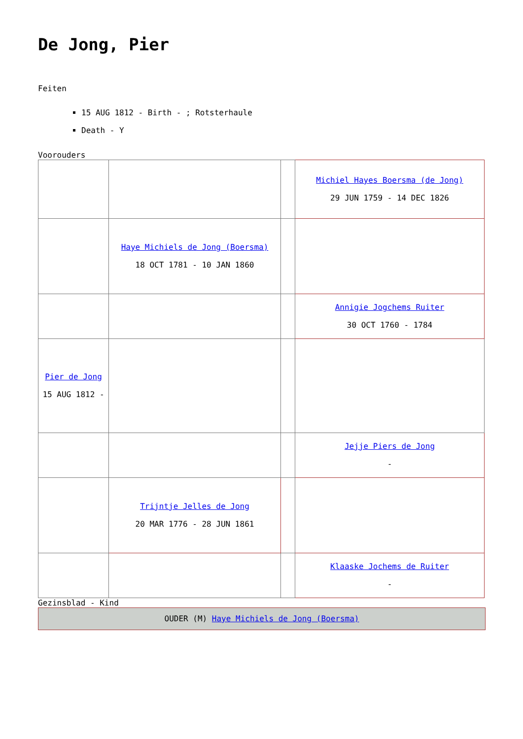De Jong, Pier
Feiten
15 AUG 1812 - Birth - ; Rotsterhaule
Death - Y
Voorouders
| | | | Michiel Hayes Boersma (de Jong) 29 JUN 1759 - 14 DEC 1826 |
| | Haye Michiels de Jong (Boersma) 18 OCT 1781 - 10 JAN 1860 | | |
| | | | Annigie Jogchems Ruiter 30 OCT 1760 - 1784 |
| Pier de Jong 15 AUG 1812 - | | | |
| | | | Jejje Piers de Jong - |
| | Trijntje Jelles de Jong 20 MAR 1776 - 28 JUN 1861 | | |
| | | | Klaaske Jochems de Ruiter - |
Gezinsblad - Kind
OUDER (M) Haye Michiels de Jong (Boersma)